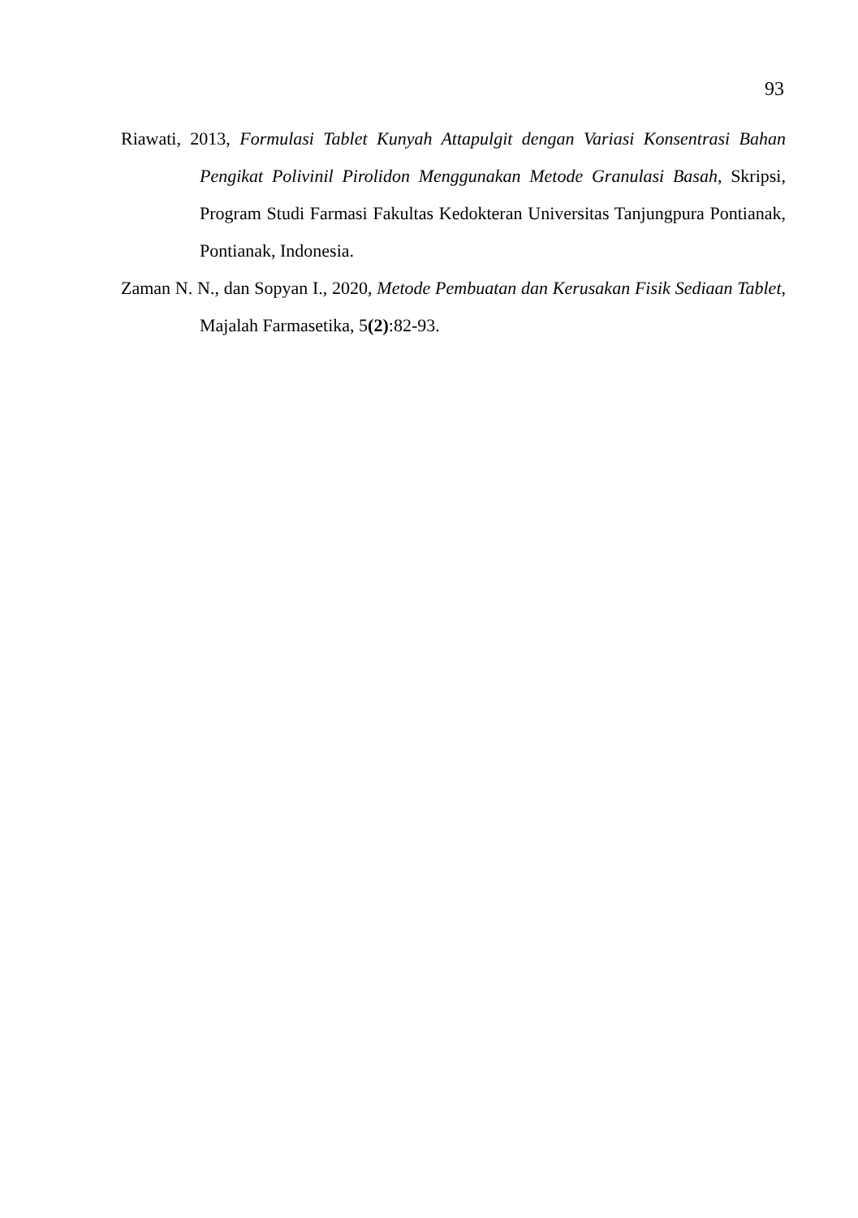93
Riawati, 2013, Formulasi Tablet Kunyah Attapulgit dengan Variasi Konsentrasi Bahan Pengikat Polivinil Pirolidon Menggunakan Metode Granulasi Basah, Skripsi, Program Studi Farmasi Fakultas Kedokteran Universitas Tanjungpura Pontianak, Pontianak, Indonesia.
Zaman N. N., dan Sopyan I., 2020, Metode Pembuatan dan Kerusakan Fisik Sediaan Tablet, Majalah Farmasetika, 5(2):82-93.